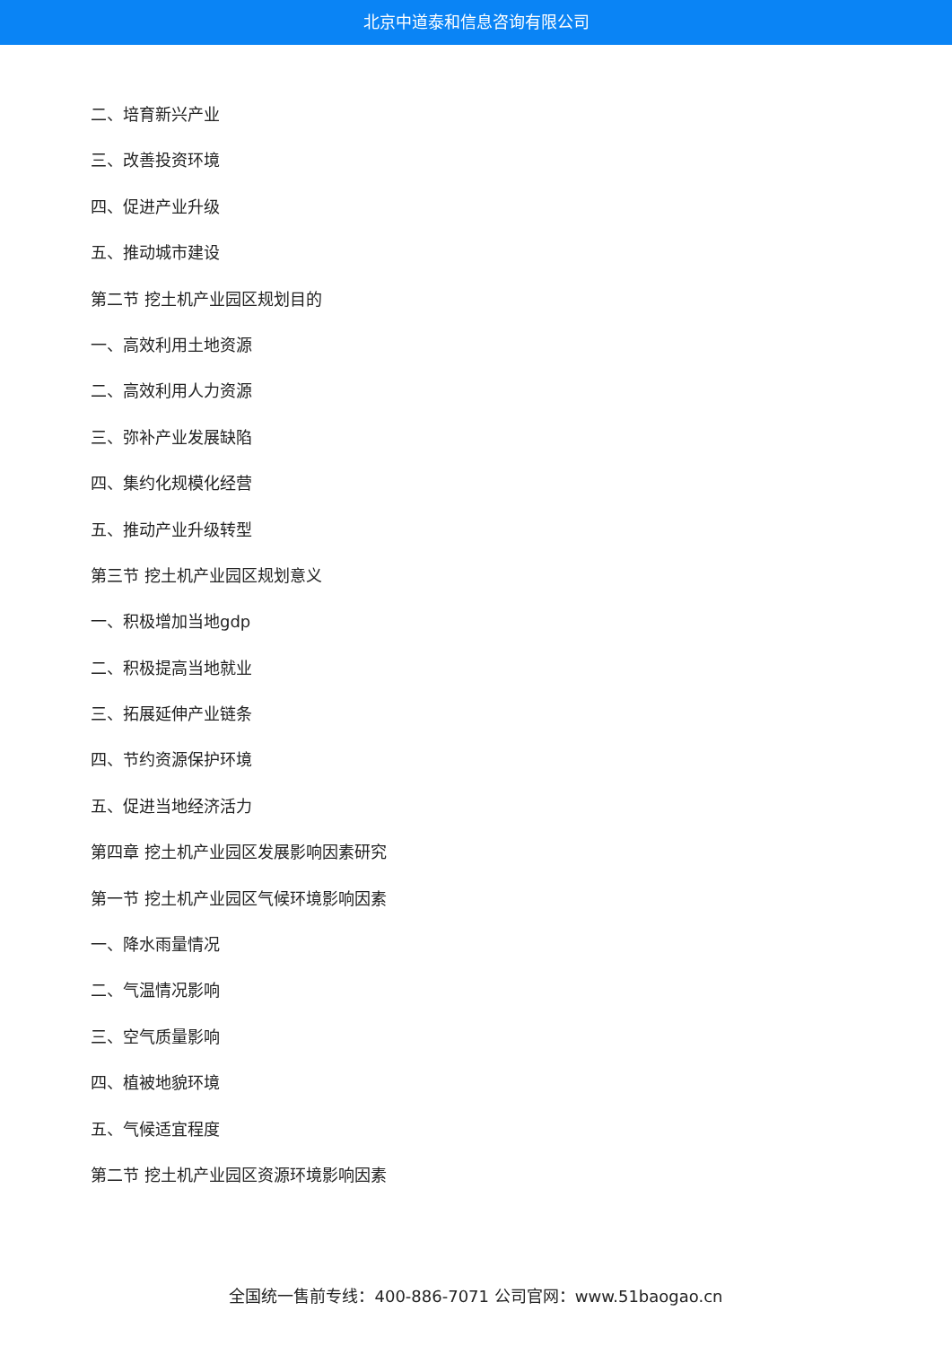北京中道泰和信息咨询有限公司
二、培育新兴产业
三、改善投资环境
四、促进产业升级
五、推动城市建设
第二节 挖土机产业园区规划目的
一、高效利用土地资源
二、高效利用人力资源
三、弥补产业发展缺陷
四、集约化规模化经营
五、推动产业升级转型
第三节 挖土机产业园区规划意义
一、积极增加当地gdp
二、积极提高当地就业
三、拓展延伸产业链条
四、节约资源保护环境
五、促进当地经济活力
第四章 挖土机产业园区发展影响因素研究
第一节 挖土机产业园区气候环境影响因素
一、降水雨量情况
二、气温情况影响
三、空气质量影响
四、植被地貌环境
五、气候适宜程度
第二节 挖土机产业园区资源环境影响因素
全国统一售前专线：400-886-7071 公司官网：www.51baogao.cn